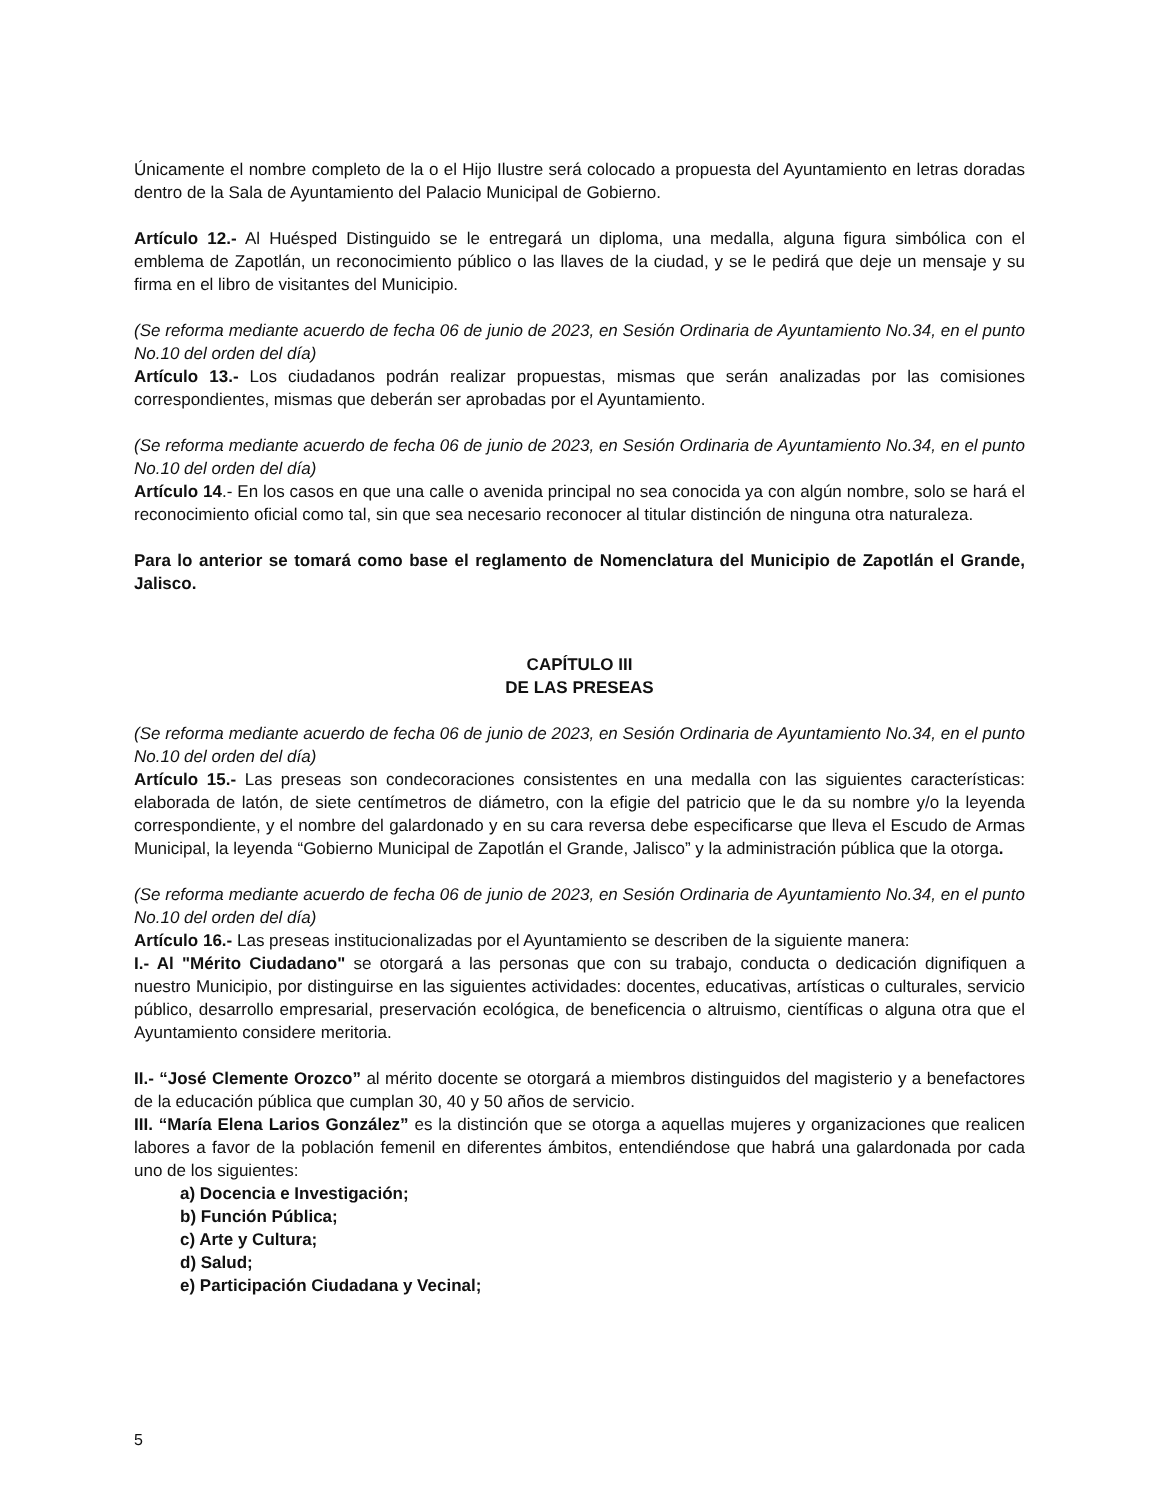Únicamente el nombre completo de la o el Hijo Ilustre será colocado a propuesta del Ayuntamiento en letras doradas dentro de la Sala de Ayuntamiento del Palacio Municipal de Gobierno.
Artículo 12.- Al Huésped Distinguido se le entregará un diploma, una medalla, alguna figura simbólica con el emblema de Zapotlán, un reconocimiento público o las llaves de la ciudad, y se le pedirá que deje un mensaje y su firma en el libro de visitantes del Municipio.
(Se reforma mediante acuerdo de fecha 06 de junio de 2023, en Sesión Ordinaria de Ayuntamiento No.34, en el punto No.10 del orden del día)
Artículo 13.- Los ciudadanos podrán realizar propuestas, mismas que serán analizadas por las comisiones correspondientes, mismas que deberán ser aprobadas por el Ayuntamiento.
(Se reforma mediante acuerdo de fecha 06 de junio de 2023, en Sesión Ordinaria de Ayuntamiento No.34, en el punto No.10 del orden del día)
Artículo 14.- En los casos en que una calle o avenida principal no sea conocida ya con algún nombre, solo se hará el reconocimiento oficial como tal, sin que sea necesario reconocer al titular distinción de ninguna otra naturaleza.
Para lo anterior se tomará como base el reglamento de Nomenclatura del Municipio de Zapotlán el Grande, Jalisco.
CAPÍTULO III
DE LAS PRESEAS
(Se reforma mediante acuerdo de fecha 06 de junio de 2023, en Sesión Ordinaria de Ayuntamiento No.34, en el punto No.10 del orden del día)
Artículo 15.- Las preseas son condecoraciones consistentes en una medalla con las siguientes características: elaborada de latón, de siete centímetros de diámetro, con la efigie del patricio que le da su nombre y/o la leyenda correspondiente, y el nombre del galardonado y en su cara reversa debe especificarse que lleva el Escudo de Armas Municipal, la leyenda “Gobierno Municipal de Zapotlán el Grande, Jalisco” y la administración pública que la otorga.
(Se reforma mediante acuerdo de fecha 06 de junio de 2023, en Sesión Ordinaria de Ayuntamiento No.34, en el punto No.10 del orden del día)
Artículo 16.- Las preseas institucionalizadas por el Ayuntamiento se describen de la siguiente manera:
I.- Al "Mérito Ciudadano" se otorgará a las personas que con su trabajo, conducta o dedicación dignifiquen a nuestro Municipio, por distinguirse en las siguientes actividades: docentes, educativas, artísticas o culturales, servicio público, desarrollo empresarial, preservación ecológica, de beneficencia o altruismo, científicas o alguna otra que el Ayuntamiento considere meritoria.
II.- “José Clemente Orozco” al mérito docente se otorgará a miembros distinguidos del magisterio y a benefactores de la educación pública que cumplan 30, 40 y 50 años de servicio.
III. “María Elena Larios González” es la distinción que se otorga a aquellas mujeres y organizaciones que realicen labores a favor de la población femenil en diferentes ámbitos, entendiéndose que habrá una galardonada por cada uno de los siguientes:
a) Docencia e Investigación;
b) Función Pública;
c) Arte y Cultura;
d) Salud;
e) Participación Ciudadana y Vecinal;
5